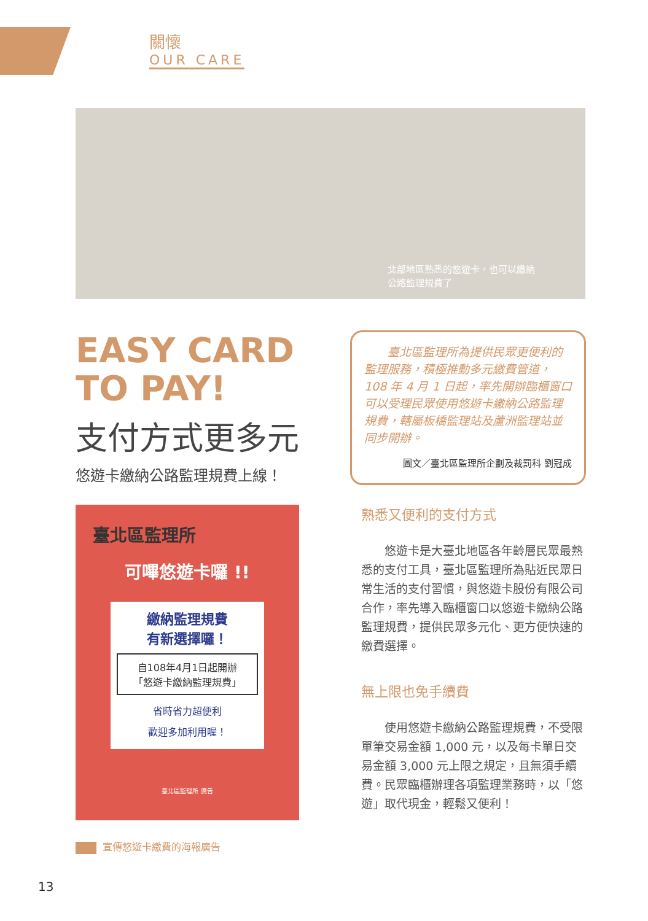關懷
OUR CARE
北部地區熟悉的悠遊卡，也可以繳納
公路監理規費了
EASY CARD
TO PAY!
支付方式更多元
悠遊卡繳納公路監理規費上線！
　　臺北區監理所為提供民眾更便利的監理服務，積極推動多元繳費管道，108 年 4 月 1 日起，率先開辦臨櫃窗口可以受理民眾使用悠遊卡繳納公路監理規費，轄屬板橋監理站及蘆洲監理站並同步開辦。
圖文／臺北區監理所企劃及裁罰科 劉冠成
臺北區監理所
可嗶悠遊卡囉 !!
繳納監理規費
有新選擇囉！
自108年4月1日起開辦
「悠遊卡繳納監理規費」
省時省力超便利
歡迎多加利用喔！
臺北區監理所 廣告
宣傳悠遊卡繳費的海報廣告
熟悉又便利的支付方式
悠遊卡是大臺北地區各年齡層民眾最熟悉的支付工具，臺北區監理所為貼近民眾日常生活的支付習慣，與悠遊卡股份有限公司合作，率先導入臨櫃窗口以悠遊卡繳納公路監理規費，提供民眾多元化、更方便快速的繳費選擇。
無上限也免手續費
使用悠遊卡繳納公路監理規費，不受限單筆交易金額 1,000 元，以及每卡單日交易金額 3,000 元上限之規定，且無須手續費。民眾臨櫃辦理各項監理業務時，以「悠遊」取代現金，輕鬆又便利！
13